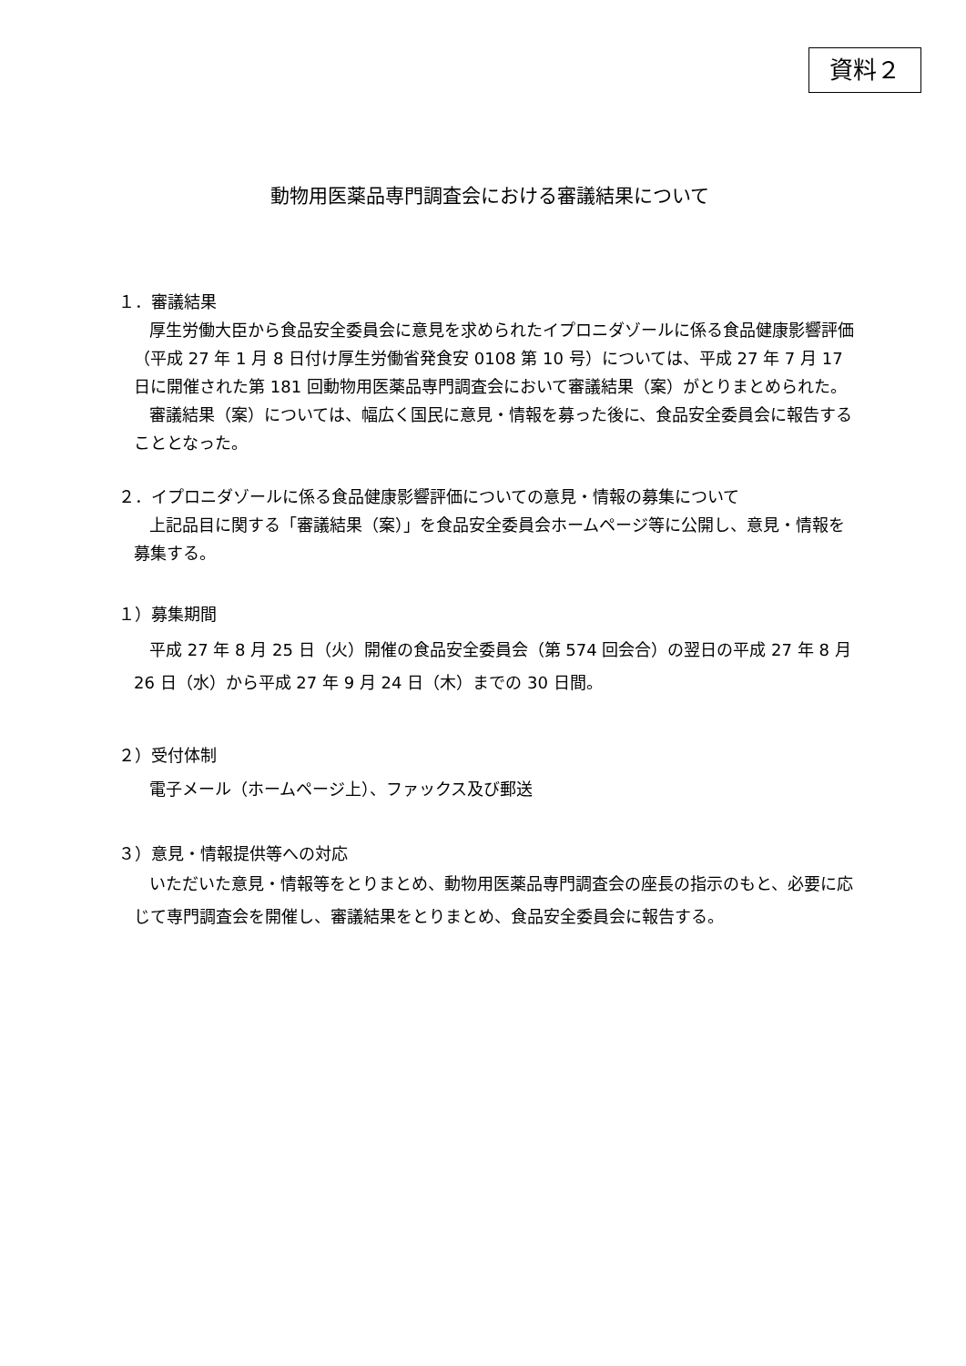資料２
動物用医薬品専門調査会における審議結果について
１．審議結果
厚生労働大臣から食品安全委員会に意見を求められたイプロニダゾールに係る食品健康影響評価（平成 27 年 1 月 8 日付け厚生労働省発食安 0108 第 10 号）については、平成 27 年 7 月 17 日に開催された第 181 回動物用医薬品専門調査会において審議結果（案）がとりまとめられた。
審議結果（案）については、幅広く国民に意見・情報を募った後に、食品安全委員会に報告することとなった。
２．イプロニダゾールに係る食品健康影響評価についての意見・情報の募集について
上記品目に関する「審議結果（案）」を食品安全委員会ホームページ等に公開し、意見・情報を募集する。
１）募集期間
平成 27 年 8 月 25 日（火）開催の食品安全委員会（第 574 回会合）の翌日の平成 27 年 8 月 26 日（水）から平成 27 年 9 月 24 日（木）までの 30 日間。
２）受付体制
電子メール（ホームページ上）、ファックス及び郵送
３）意見・情報提供等への対応
いただいた意見・情報等をとりまとめ、動物用医薬品専門調査会の座長の指示のもと、必要に応じて専門調査会を開催し、審議結果をとりまとめ、食品安全委員会に報告する。